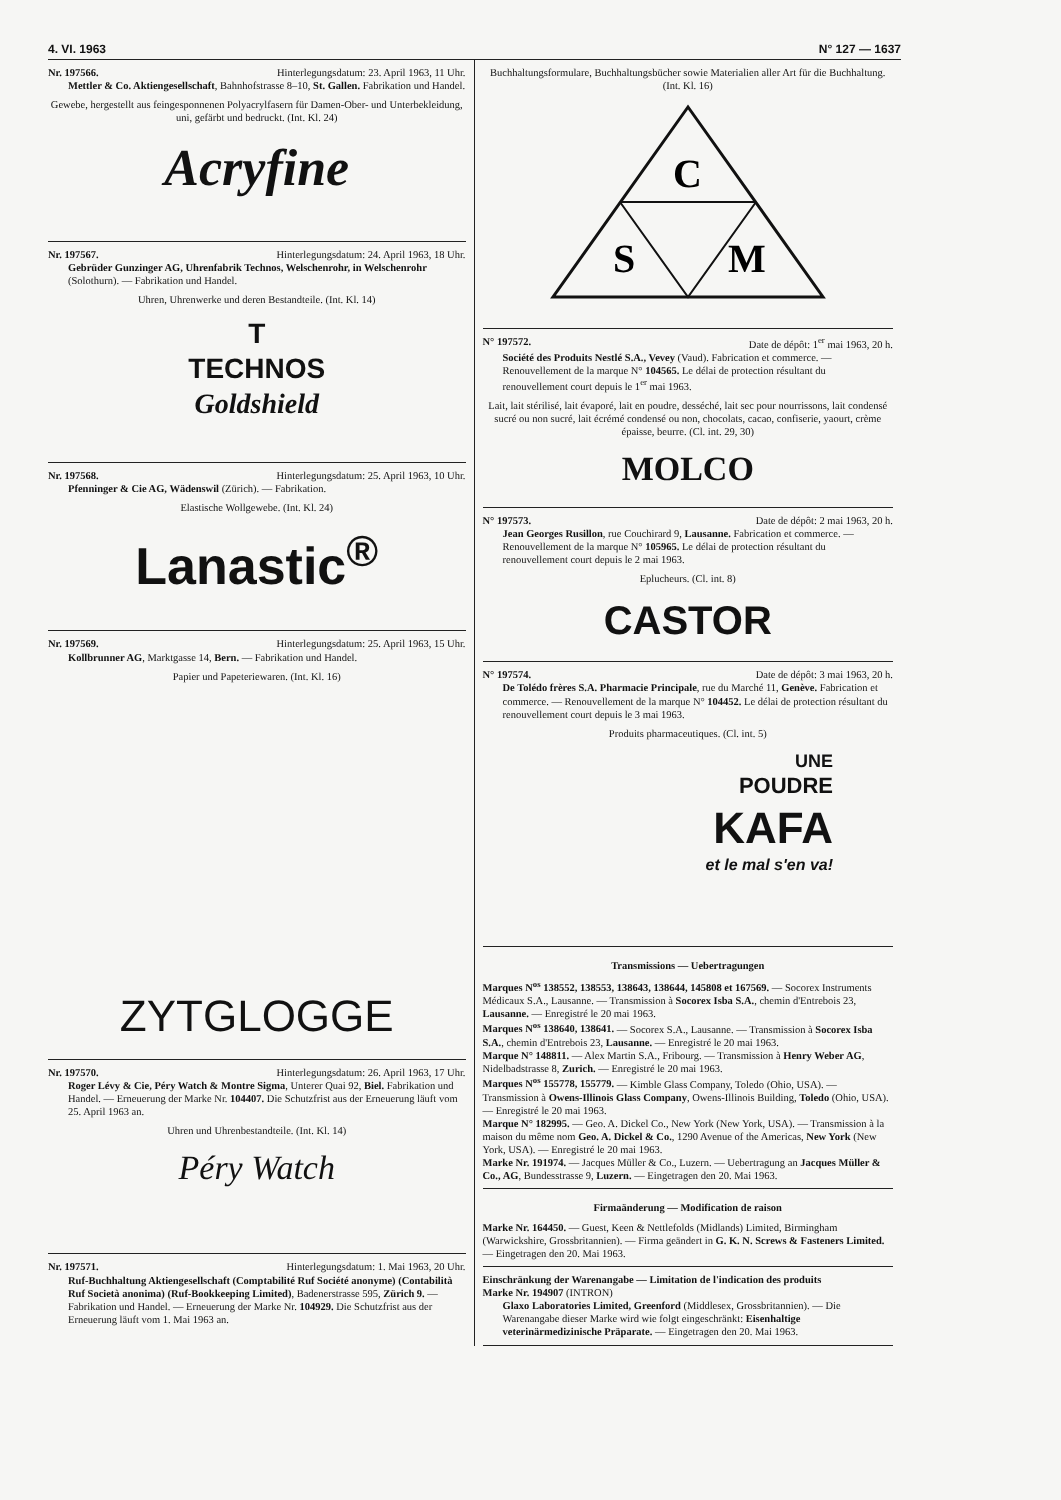4. VI. 1963 N° 127 — 1637
Nr. 197566. Hinterlegungsdatum: 23. April 1963, 11 Uhr.
Mettler & Co. Aktiengesellschaft, Bahnhofstrasse 8–10, St. Gallen. Fabrikation und Handel.
Gewebe, hergestellt aus feingesponnenen Polyacrylfasern für Damen-Ober- und Unterbekleidung, uni, gefärbt und bedruckt. (Int. Kl. 24)
Acryfine
Nr. 197567. Hinterlegungsdatum: 24. April 1963, 18 Uhr.
Gebrüder Gunzinger AG, Uhrenfabrik Technos, Welschenrohr, in Welschenrohr (Solothurn). — Fabrikation und Handel.
Uhren, Uhrenwerke und deren Bestandteile. (Int. Kl. 14)
T
TECHNOS
Goldshield
Nr. 197568. Hinterlegungsdatum: 25. April 1963, 10 Uhr.
Pfenninger & Cie AG, Wädenswil (Zürich). — Fabrikation.
Elastische Wollgewebe. (Int. Kl. 24)
Lanastic<sup>®</sup>
Nr. 197569. Hinterlegungsdatum: 25. April 1963, 15 Uhr.
Kollbrunner AG, Marktgasse 14, Bern. — Fabrikation und Handel.
Papier und Papeteriewaren. (Int. Kl. 16)
ZYTGLOGGE
Nr. 197570. Hinterlegungsdatum: 26. April 1963, 17 Uhr.
Roger Lévy & Cie, Péry Watch & Montre Sigma, Unterer Quai 92, Biel. Fabrikation und Handel. — Erneuerung der Marke Nr. 104407. Die Schutzfrist aus der Erneuerung läuft vom 25. April 1963 an.
Uhren und Uhrenbestandteile. (Int. Kl. 14)
Péry Watch
Nr. 197571. Hinterlegungsdatum: 1. Mai 1963, 20 Uhr.
Ruf-Buchhaltung Aktiengesellschaft (Comptabilité Ruf Société anonyme) (Contabilità Ruf Società anonima) (Ruf-Bookkeeping Limited), Badenerstrasse 595, Zürich 9. — Fabrikation und Handel. — Erneuerung der Marke Nr. 104929. Die Schutzfrist aus der Erneuerung läuft vom 1. Mai 1963 an.
Buchhaltungsformulare, Buchhaltungsbücher sowie Materialien aller Art für die Buchhaltung. (Int. Kl. 16)
C
S
M
N° 197572. Date de dépôt: 1<sup>er</sup> mai 1963, 20 h.
Société des Produits Nestlé S.A., Vevey (Vaud). Fabrication et commerce. — Renouvellement de la marque N° 104565. Le délai de protection résultant du renouvellement court depuis le 1<sup>er</sup> mai 1963.
Lait, lait stérilisé, lait évaporé, lait en poudre, desséché, lait sec pour nourrissons, lait condensé sucré ou non sucré, lait écrémé condensé ou non, chocolats, cacao, confiserie, yaourt, crème épaisse, beurre. (Cl. int. 29, 30)
MOLCO
N° 197573. Date de dépôt: 2 mai 1963, 20 h.
Jean Georges Rusillon, rue Couchirard 9, Lausanne. Fabrication et commerce. — Renouvellement de la marque N° 105965. Le délai de protection résultant du renouvellement court depuis le 2 mai 1963.
Eplucheurs. (Cl. int. 8)
CASTOR
N° 197574. Date de dépôt: 3 mai 1963, 20 h.
De Tolédo frères S.A. Pharmacie Principale, rue du Marché 11, Genève. Fabrication et commerce. — Renouvellement de la marque N° 104452. Le délai de protection résultant du renouvellement court depuis le 3 mai 1963.
Produits pharmaceutiques. (Cl. int. 5)
UNE
POUDRE
KAFA
et le mal s'en va!
Transmissions — Uebertragungen
Marques N<sup>os</sup> 138552, 138553, 138643, 138644, 145808 et 167569. — Socorex Instruments Médicaux S.A., Lausanne. — Transmission à Socorex Isba S.A., chemin d'Entrebois 23, Lausanne. — Enregistré le 20 mai 1963.
Marques N<sup>os</sup> 138640, 138641. — Socorex S.A., Lausanne. — Transmission à Socorex Isba S.A., chemin d'Entrebois 23, Lausanne. — Enregistré le 20 mai 1963.
Marque N° 148811. — Alex Martin S.A., Fribourg. — Transmission à Henry Weber AG, Nidelbadstrasse 8, Zurich. — Enregistré le 20 mai 1963.
Marques N<sup>os</sup> 155778, 155779. — Kimble Glass Company, Toledo (Ohio, USA). — Transmission à Owens-Illinois Glass Company, Owens-Illinois Building, Toledo (Ohio, USA). — Enregistré le 20 mai 1963.
Marque N° 182995. — Geo. A. Dickel Co., New York (New York, USA). — Transmission à la maison du même nom Geo. A. Dickel & Co., 1290 Avenue of the Americas, New York (New York, USA). — Enregistré le 20 mai 1963.
Marke Nr. 191974. — Jacques Müller & Co., Luzern. — Uebertragung an Jacques Müller & Co., AG, Bundesstrasse 9, Luzern. — Eingetragen den 20. Mai 1963.
Firmaänderung — Modification de raison
Marke Nr. 164450. — Guest, Keen & Nettlefolds (Midlands) Limited, Birmingham (Warwickshire, Grossbritannien). — Firma geändert in G. K. N. Screws & Fasteners Limited. — Eingetragen den 20. Mai 1963.
Einschränkung der Warenangabe — Limitation de l'indication des produits
Marke Nr. 194907 (INTRON)
Glaxo Laboratories Limited, Greenford (Middlesex, Grossbritannien). — Die Warenangabe dieser Marke wird wie folgt eingeschränkt: Eisenhaltige veterinärmedizinische Präparate. — Eingetragen den 20. Mai 1963.